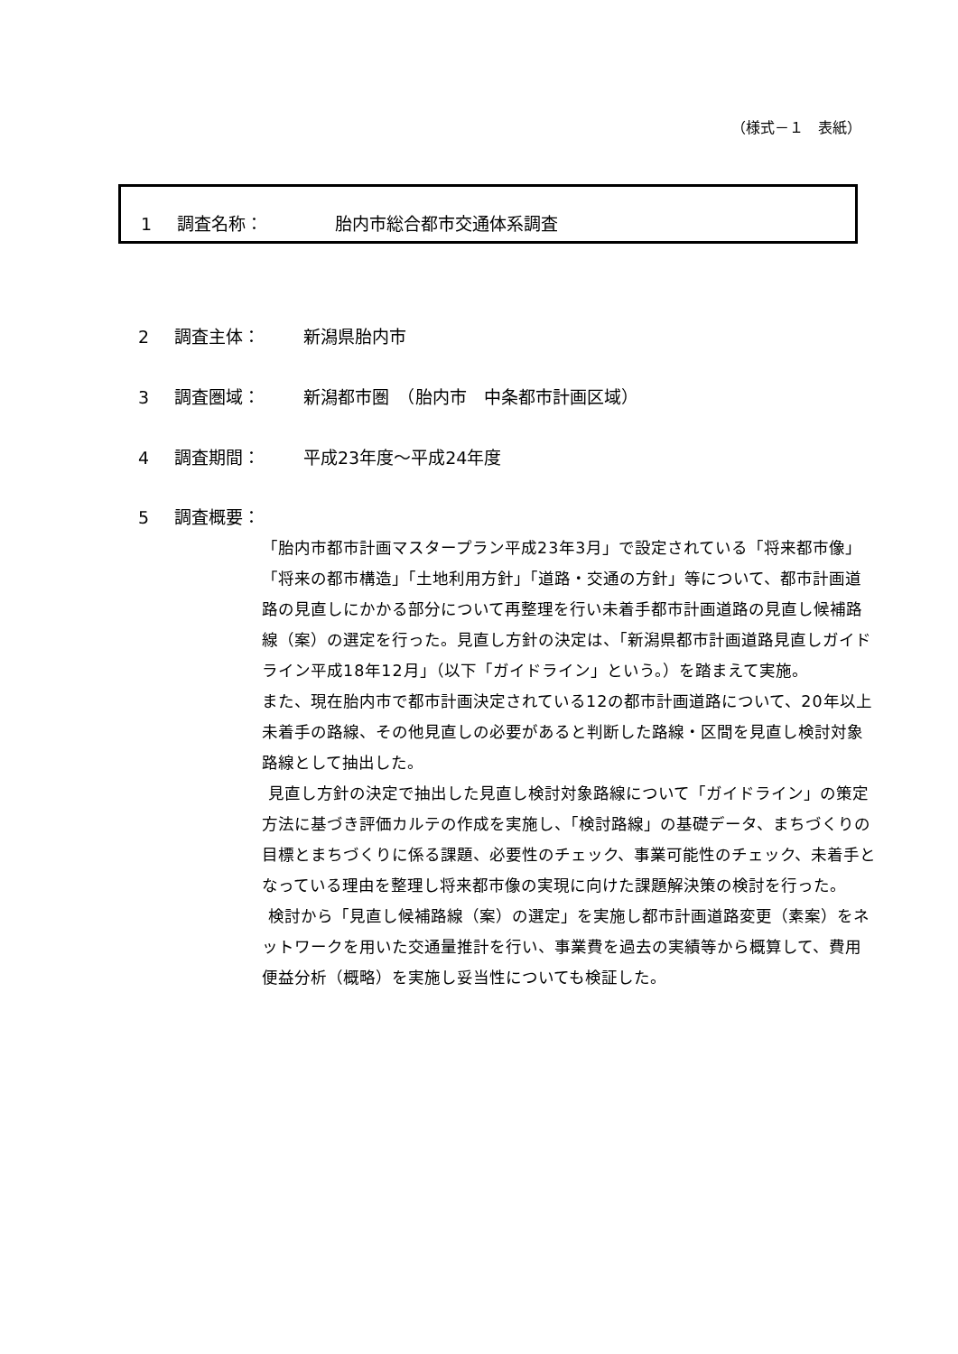（様式－１　表紙）
1 調査名称： 胎内市総合都市交通体系調査
2 調査主体： 新潟県胎内市
3 調査圏域： 新潟都市圏　（胎内市　中条都市計画区域）
4 調査期間： 平成23年度～平成24年度
5 調査概要：
「胎内市都市計画マスタープラン平成23年3月」で設定されている「将来都市像」「将来の都市構造」「土地利用方針」「道路・交通の方針」等について、都市計画道路の見直しにかかる部分について再整理を行い未着手都市計画道路の見直し候補路線（案）の選定を行った。見直し方針の決定は、「新潟県都市計画道路見直しガイドライン平成18年12月」（以下「ガイドライン」という。）を踏まえて実施。
また、現在胎内市で都市計画決定されている12の都市計画道路について、20年以上未着手の路線、その他見直しの必要があると判断した路線・区間を見直し検討対象路線として抽出した。
見直し方針の決定で抽出した見直し検討対象路線について「ガイドライン」の策定方法に基づき評価カルテの作成を実施し、「検討路線」の基礎データ、まちづくりの目標とまちづくりに係る課題、必要性のチェック、事業可能性のチェック、未着手となっている理由を整理し将来都市像の実現に向けた課題解決策の検討を行った。
検討から「見直し候補路線（案）の選定」を実施し都市計画道路変更（素案）をネットワークを用いた交通量推計を行い、事業費を過去の実績等から概算して、費用便益分析（概略）を実施し妥当性についても検証した。